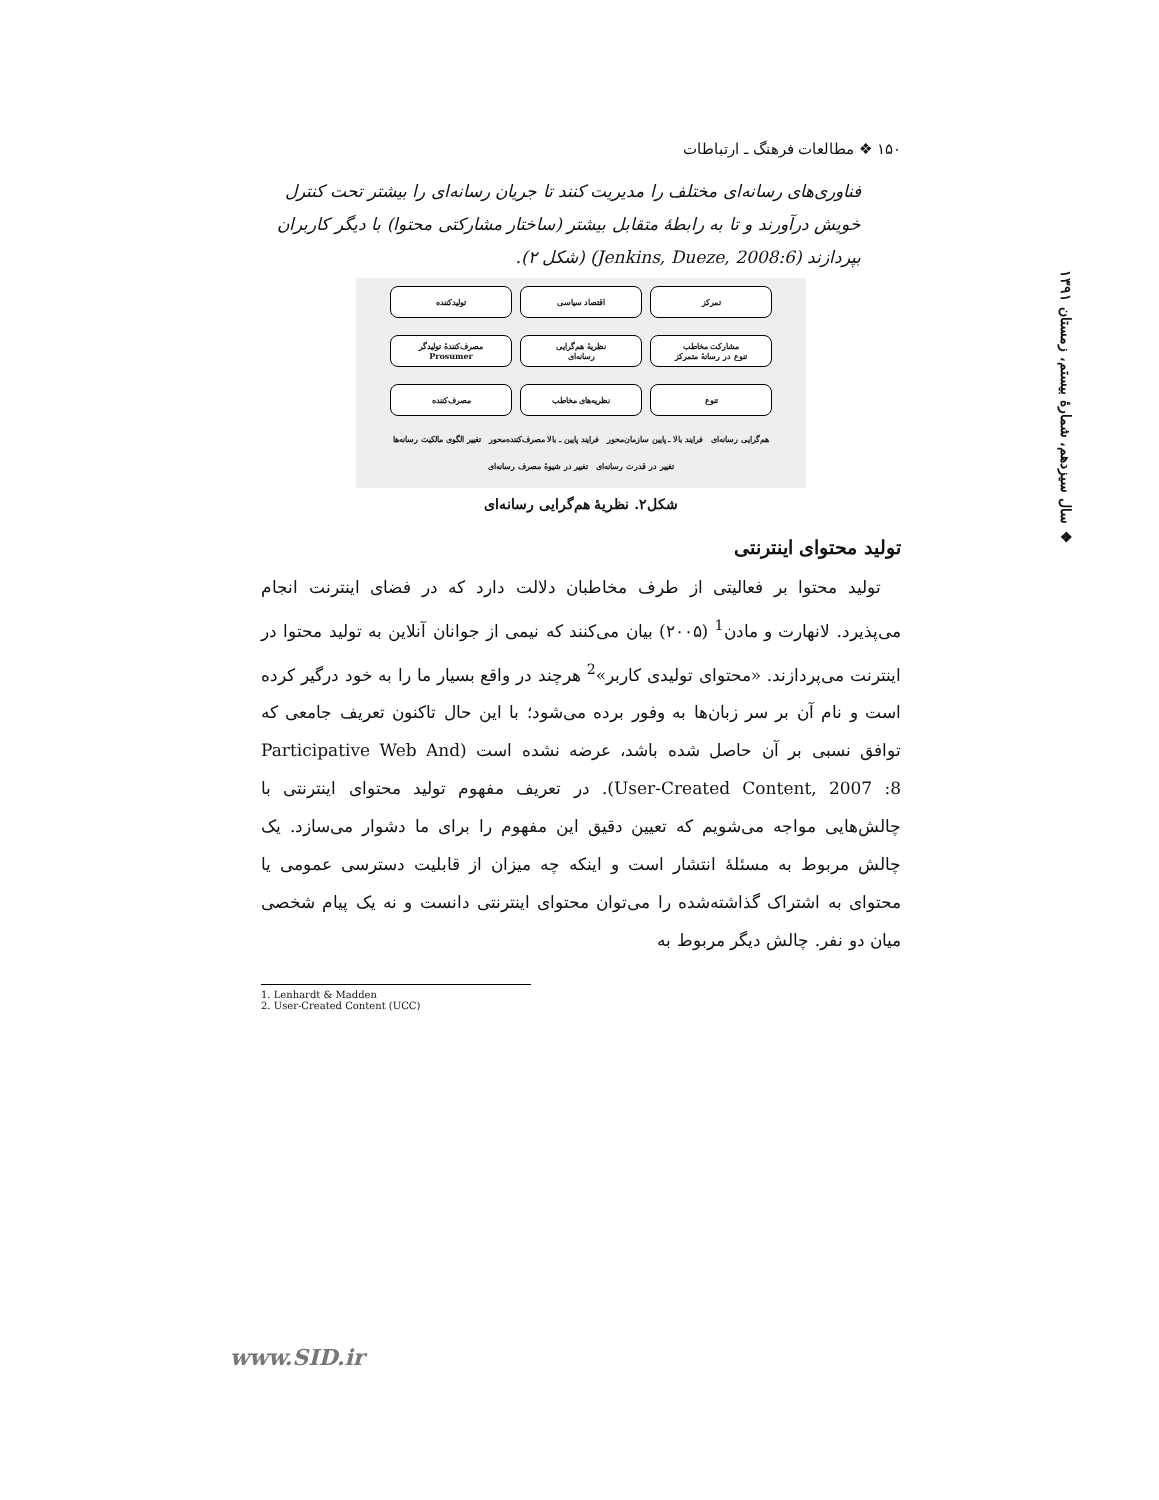۱۵۰ ❖ مطالعات فرهنگ ـ ارتباطات
❖ سال سیزدهم، شمارهٔ بیستم، زمستان ۱۳۹۱
فناوری‌های رسانه‌ای مختلف را مدیریت کنند تا جریان رسانه‌ای را بیشتر تحت کنترل خویش درآورند و تا به رابطهٔ متقابل بیشتر (ساختار مشارکتی محتوا) با دیگر کاربران بپردازند (Jenkins, Dueze, 2008:6) (شکل ۲).
تمرکز
اقتصاد سیاسی
تولیدکننده
مشارکت مخاطب
تنوع در رسانهٔ متمرکز
نظریهٔ هم‌گرایی
رسانه‌ای
مصرف‌کنندهٔ تولیدگر
Prosumer
تنوع
نظریه‌های مخاطب
مصرف‌کننده
هم‌گرایی رسانه‌ای فرایند بالا ـ پایین سازمان‌محور فرایند پایین ـ بالا مصرف‌کننده‌محور تغییر الگوی مالکیت رسانه‌ها تغییر در قدرت رسانه‌ای تغییر در شیوهٔ مصرف رسانه‌ای
شکل۲. نظریهٔ هم‌گرایی رسانه‌ای
تولید محتوای اینترنتی
تولید محتوا بر فعالیتی از طرف مخاطبان دلالت دارد که در فضای اینترنت انجام می‌پذیرد. لانهارت و مادن<sup>1</sup> (۲۰۰۵) بیان می‌کنند که نیمی از جوانان آنلاین به تولید محتوا در اینترنت می‌پردازند. «محتوای تولیدی کاربر»<sup>2</sup> هرچند در واقع بسیار ما را به خود درگیر کرده است و نام آن بر سر زبان‌ها به وفور برده می‌شود؛ با این حال تاکنون تعریف جامعی که توافق نسبی بر آن حاصل شده باشد، عرضه نشده است (Participative Web And User-Created Content, 2007 :8). در تعریف مفهوم تولید محتوای اینترنتی با چالش‌هایی مواجه می‌شویم که تعیین دقیق این مفهوم را برای ما دشوار می‌سازد. یک چالش مربوط به مسئلهٔ انتشار است و اینکه چه میزان از قابلیت دسترسی عمومی یا محتوای به اشتراک گذاشته‌شده را می‌توان محتوای اینترنتی دانست و نه یک پیام شخصی میان دو نفر. چالش دیگر مربوط به
1. Lenhardt & Madden
2. User-Created Content (UCC)
www.SID.ir